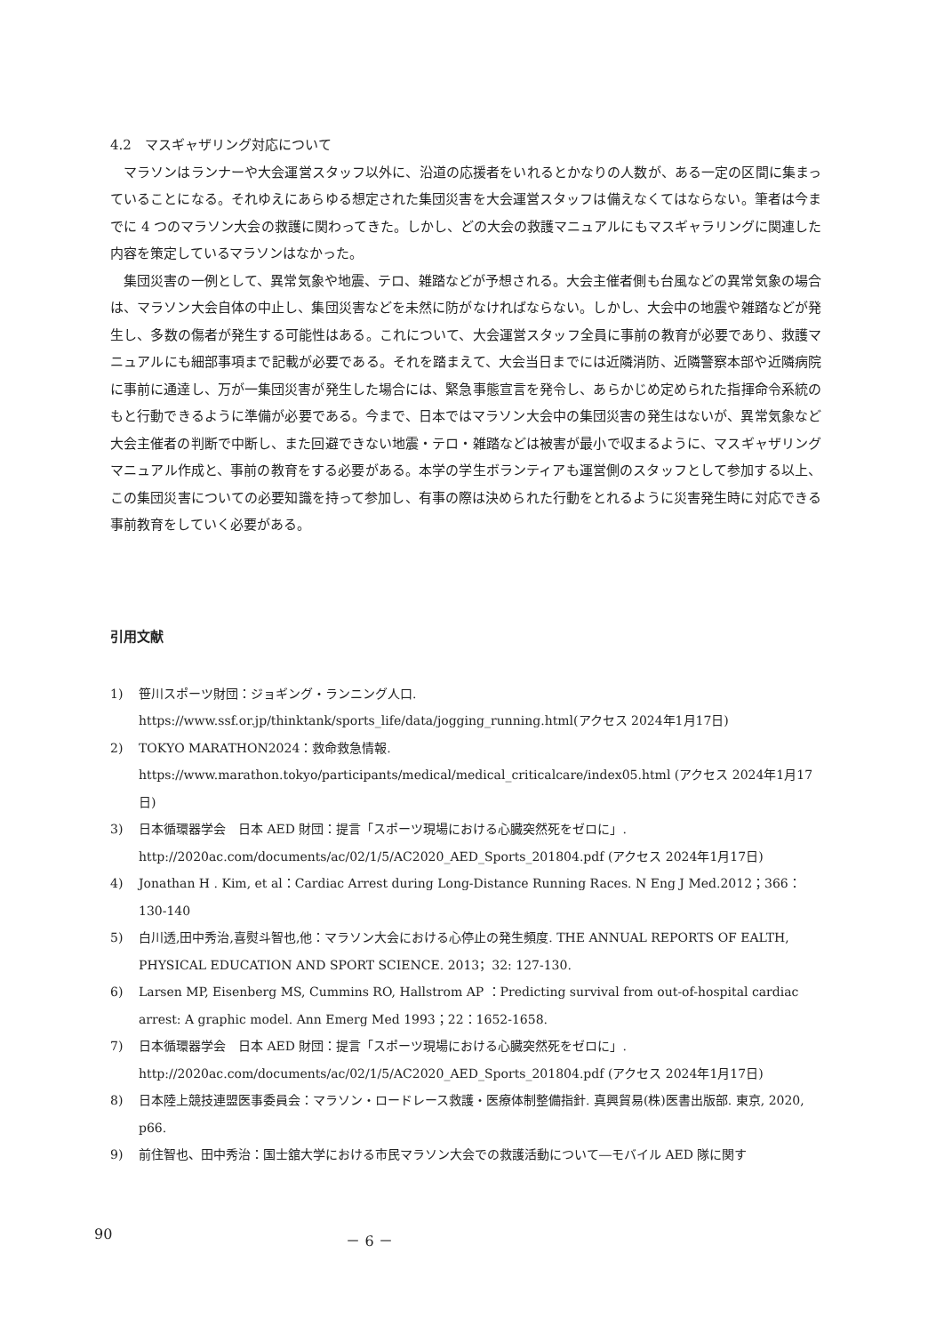4.2　マスギャザリング対応について
マラソンはランナーや大会運営スタッフ以外に、沿道の応援者をいれるとかなりの人数が、ある一定の区間に集まっていることになる。それゆえにあらゆる想定された集団災害を大会運営スタッフは備えなくてはならない。筆者は今までに 4 つのマラソン大会の救護に関わってきた。しかし、どの大会の救護マニュアルにもマスギャラリングに関連した内容を策定しているマラソンはなかった。
集団災害の一例として、異常気象や地震、テロ、雑踏などが予想される。大会主催者側も台風などの異常気象の場合は、マラソン大会自体の中止し、集団災害などを未然に防がなければならない。しかし、大会中の地震や雑踏などが発生し、多数の傷者が発生する可能性はある。これについて、大会運営スタッフ全員に事前の教育が必要であり、救護マニュアルにも細部事項まで記載が必要である。それを踏まえて、大会当日までには近隣消防、近隣警察本部や近隣病院に事前に通達し、万が一集団災害が発生した場合には、緊急事態宣言を発令し、あらかじめ定められた指揮命令系統のもと行動できるように準備が必要である。今まで、日本ではマラソン大会中の集団災害の発生はないが、異常気象など大会主催者の判断で中断し、また回避できない地震・テロ・雑踏などは被害が最小で収まるように、マスギャザリングマニュアル作成と、事前の教育をする必要がある。本学の学生ボランティアも運営側のスタッフとして参加する以上、この集団災害についての必要知識を持って参加し、有事の際は決められた行動をとれるように災害発生時に対応できる事前教育をしていく必要がある。
引用文献
1) 笹川スポーツ財団：ジョギング・ランニング人口. https://www.ssf.or.jp/thinktank/sports_life/data/jogging_running.html(アクセス 2024年1月17日)
2) TOKYO MARATHON2024：救命救急情報.
https://www.marathon.tokyo/participants/medical/medical_criticalcare/index05.html (アクセス 2024年1月17日)
3) 日本循環器学会　日本 AED 財団：提言「スポーツ現場における心臓突然死をゼロに」. http://2020ac.com/documents/ac/02/1/5/AC2020_AED_Sports_201804.pdf (アクセス 2024年1月17日)
4) Jonathan H . Kim, et al：Cardiac Arrest during Long-Distance Running Races. N Eng J Med.2012；366：130-140
5) 白川透,田中秀治,喜熨斗智也,他：マラソン大会における心停止の発生頻度. THE ANNUAL REPORTS OF EALTH, PHYSICAL EDUCATION AND SPORT SCIENCE. 2013；32: 127-130.
6) Larsen MP, Eisenberg MS, Cummins RO, Hallstrom AP ：Predicting survival from out-of-hospital cardiac arrest: A graphic model. Ann Emerg Med 1993；22：1652-1658.
7) 日本循環器学会　日本 AED 財団：提言「スポーツ現場における心臓突然死をゼロに」. http://2020ac.com/documents/ac/02/1/5/AC2020_AED_Sports_201804.pdf (アクセス 2024年1月17日)
8) 日本陸上競技連盟医事委員会：マラソン・ロードレース救護・医療体制整備指針. 真興貿易(株)医書出版部. 東京, 2020, p66.
9) 前住智也、田中秀治：国士舘大学における市民マラソン大会での救護活動について―モバイル AED 隊に関す
90 － 6 －